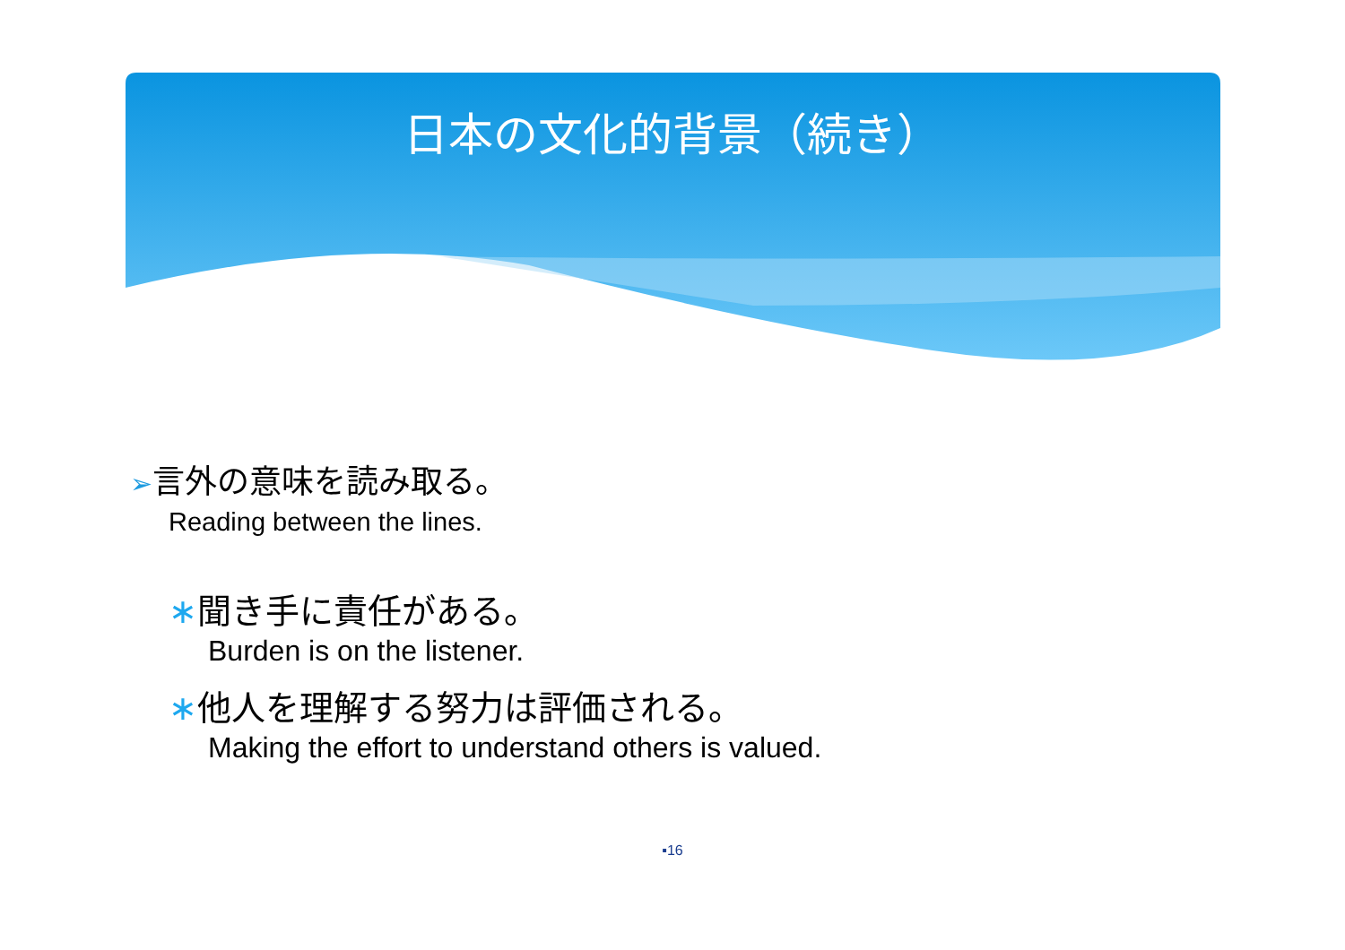日本の文化的背景（続き）
➢言外の意味を読み取る。
Reading between the lines.
∗聞き手に責任がある。
Burden is on the listener.
∗他人を理解する努力は評価される。
Making the effort to understand others is valued.
▪16